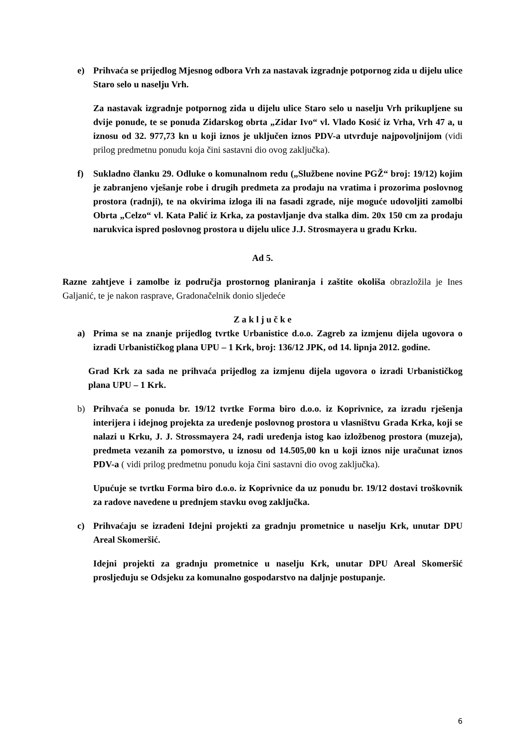e) Prihvaća se prijedlog Mjesnog odbora Vrh za nastavak izgradnje potpornog zida u dijelu ulice Staro selo u naselju Vrh.
Za nastavak izgradnje potpornog zida u dijelu ulice Staro selo u naselju Vrh prikupljene su dvije ponude, te se ponuda Zidarskog obrta „Zidar Ivo“ vl. Vlado Kosić iz Vrha, Vrh 47 a, u iznosu od 32. 977,73 kn u koji iznos je uključen iznos PDV-a utvrđuje najpovoljnijom (vidi prilog predmetnu ponudu koja čini sastavni dio ovog zaključka).
f) Sukladno članku 29. Odluke o komunalnom redu („Službene novine PGŽ“ broj: 19/12) kojim je zabranjeno vješanje robe i drugih predmeta za prodaju na vratima i prozorima poslovnog prostora (radnji), te na okvirima izloga ili na fasadi zgrade, nije moguće udovoljiti zamolbi Obrta „Celzo“ vl. Kata Palić iz Krka, za postavljanje dva stalka dim. 20x 150 cm za prodaju narukvica ispred poslovnog prostora u dijelu ulice J.J. Strosmayera u gradu Krku.
Ad 5.
Razne zahtjeve i zamolbe iz područja prostornog planiranja i zaštite okoliša obrazložila je Ines Galjanić, te je nakon rasprave, Gradonačelnik donio sljedeće
Z a k l j u č k e
a) Prima se na znanje prijedlog tvrtke Urbanistice d.o.o. Zagreb za izmjenu dijela ugovora o izradi Urbanističkog plana UPU – 1 Krk, broj: 136/12 JPK, od 14. lipnja 2012. godine.
Grad Krk za sada ne prihvaća prijedlog za izmjenu dijela ugovora o izradi Urbanističkog plana UPU – 1 Krk.
b) Prihvaća se ponuda br. 19/12 tvrtke Forma biro d.o.o. iz Koprivnice, za izradu rješenja interijera i idejnog projekta za uređenje poslovnog prostora u vlasništvu Grada Krka, koji se nalazi u Krku, J. J. Strossmayera 24, radi uređenja istog kao izložbenog prostora (muzeja), predmeta vezanih za pomorstvo, u iznosu od 14.505,00 kn u koji iznos nije uračunat iznos PDV-a ( vidi prilog predmetnu ponudu koja čini sastavni dio ovog zaključka).
Upućuje se tvrtku Forma biro d.o.o. iz Koprivnice da uz ponudu br. 19/12 dostavi troškovnik za radove navedene u prednjem stavku ovog zaključka.
c) Prihvaćaju se izrađeni Idejni projekti za gradnju prometnice u naselju Krk, unutar DPU Areal Skomeršić.
Idejni projekti za gradnju prometnice u naselju Krk, unutar DPU Areal Skomeršić prosljeđuju se Odsjeku za komunalno gospodarstvo na daljnje postupanje.
6